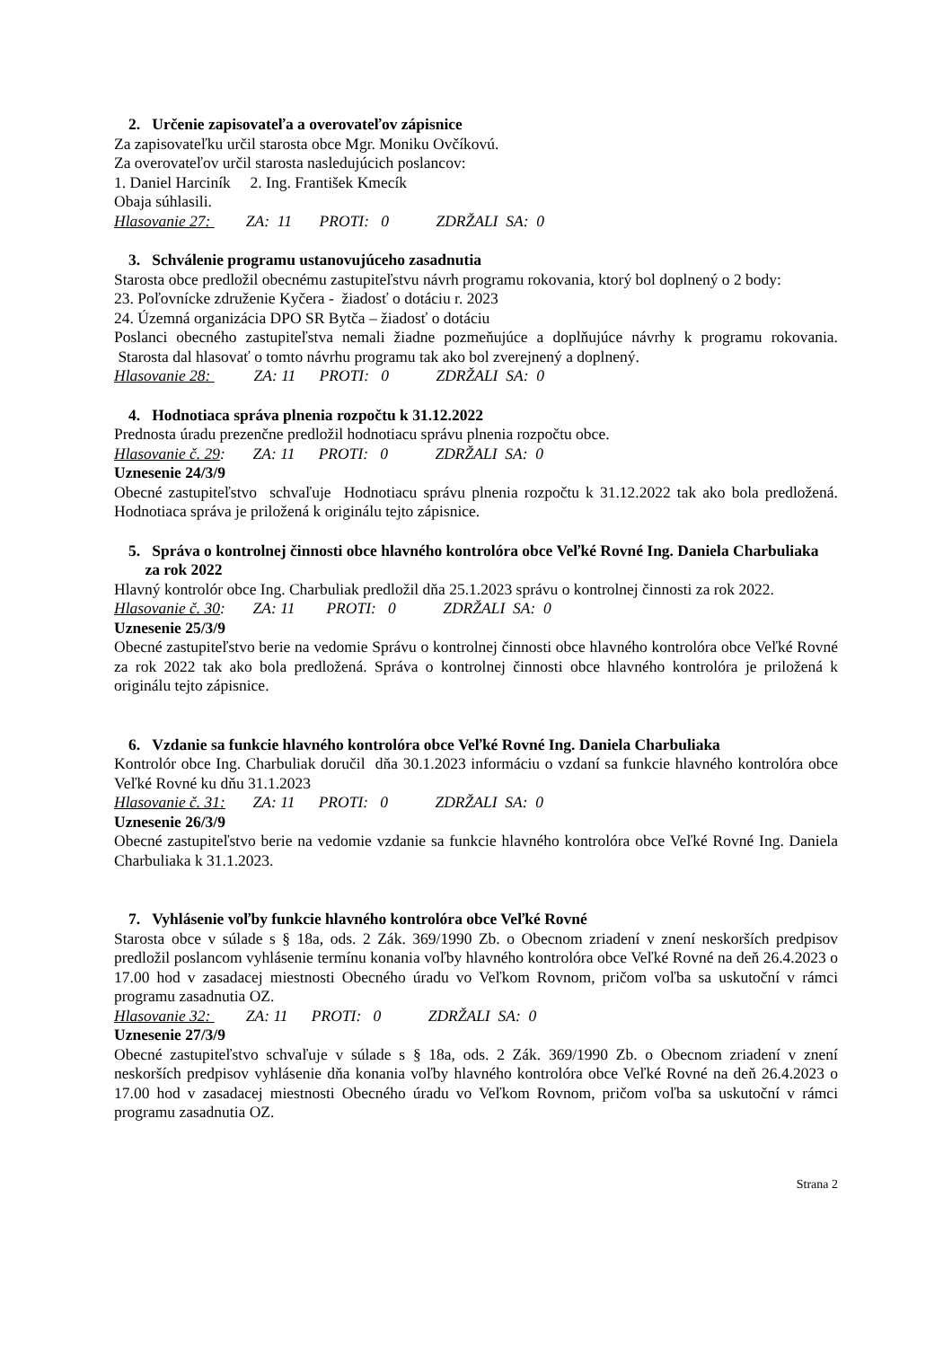2. Určenie zapisovateľa a overovateľov zápisnice
Za zapisovateľku určil starosta obce Mgr. Moniku Ovčíkovú.
Za overovateľov určil starosta nasledujúcich poslancov:
1. Daniel Harciník 2. Ing. František Kmecík
Obaja súhlasili.
Hlasovanie 27: ZA: 11 PROTI: 0 ZDRŽALI SA: 0
3. Schválenie programu ustanovujúceho zasadnutia
Starosta obce predložil obecnému zastupiteľstvu návrh programu rokovania, ktorý bol doplnený o 2 body:
23. Poľovnícke združenie Kyčera - žiadosť o dotáciu r. 2023
24. Územná organizácia DPO SR Bytča – žiadosť o dotáciu
Poslanci obecného zastupiteľstva nemali žiadne pozmeňujúce a doplňujúce návrhy k programu rokovania. Starosta dal hlasovať o tomto návrhu programu tak ako bol zverejnený a doplnený.
Hlasovanie 28: ZA: 11 PROTI: 0 ZDRŽALI SA: 0
4. Hodnotiaca správa plnenia rozpočtu k 31.12.2022
Prednosta úradu prezenčne predložil hodnotiacu správu plnenia rozpočtu obce.
Hlasovanie č. 29: ZA: 11 PROTI: 0 ZDRŽALI SA: 0
Uznesenie 24/3/9
Obecné zastupiteľstvo schvaľuje Hodnotiacu správu plnenia rozpočtu k 31.12.2022 tak ako bola predložená. Hodnotiaca správa je priložená k originálu tejto zápisnice.
5. Správa o kontrolnej činnosti obce hlavného kontrolóra obce Veľké Rovné Ing. Daniela Charbuliaka za rok 2022
Hlavný kontrolór obce Ing. Charbuliak predložil dňa 25.1.2023 správu o kontrolnej činnosti za rok 2022.
Hlasovanie č. 30: ZA: 11 PROTI: 0 ZDRŽALI SA: 0
Uznesenie 25/3/9
Obecné zastupiteľstvo berie na vedomie Správu o kontrolnej činnosti obce hlavného kontrolóra obce Veľké Rovné za rok 2022 tak ako bola predložená. Správa o kontrolnej činnosti obce hlavného kontrolóra je priložená k originálu tejto zápisnice.
6. Vzdanie sa funkcie hlavného kontrolóra obce Veľké Rovné Ing. Daniela Charbuliaka
Kontrolór obce Ing. Charbuliak doručil dňa 30.1.2023 informáciu o vzdaní sa funkcie hlavného kontrolóra obce Veľké Rovné ku dňu 31.1.2023
Hlasovanie č. 31: ZA: 11 PROTI: 0 ZDRŽALI SA: 0
Uznesenie 26/3/9
Obecné zastupiteľstvo berie na vedomie vzdanie sa funkcie hlavného kontrolóra obce Veľké Rovné Ing. Daniela Charbuliaka k 31.1.2023.
7. Vyhlásenie voľby funkcie hlavného kontrolóra obce Veľké Rovné
Starosta obce v súlade s § 18a, ods. 2 Zák. 369/1990 Zb. o Obecnom zriadení v znení neskorších predpisov predložil poslancom vyhlásenie termínu konania voľby hlavného kontrolóra obce Veľké Rovné na deň 26.4.2023 o 17.00 hod v zasadacej miestnosti Obecného úradu vo Veľkom Rovnom, pričom voľba sa uskutoční v rámci programu zasadnutia OZ.
Hlasovanie 32: ZA: 11 PROTI: 0 ZDRŽALI SA: 0
Uznesenie 27/3/9
Obecné zastupiteľstvo schvaľuje v súlade s § 18a, ods. 2 Zák. 369/1990 Zb. o Obecnom zriadení v znení neskorších predpisov vyhlásenie dňa konania voľby hlavného kontrolóra obce Veľké Rovné na deň 26.4.2023 o 17.00 hod v zasadacej miestnosti Obecného úradu vo Veľkom Rovnom, pričom voľba sa uskutoční v rámci programu zasadnutia OZ.
Strana 2